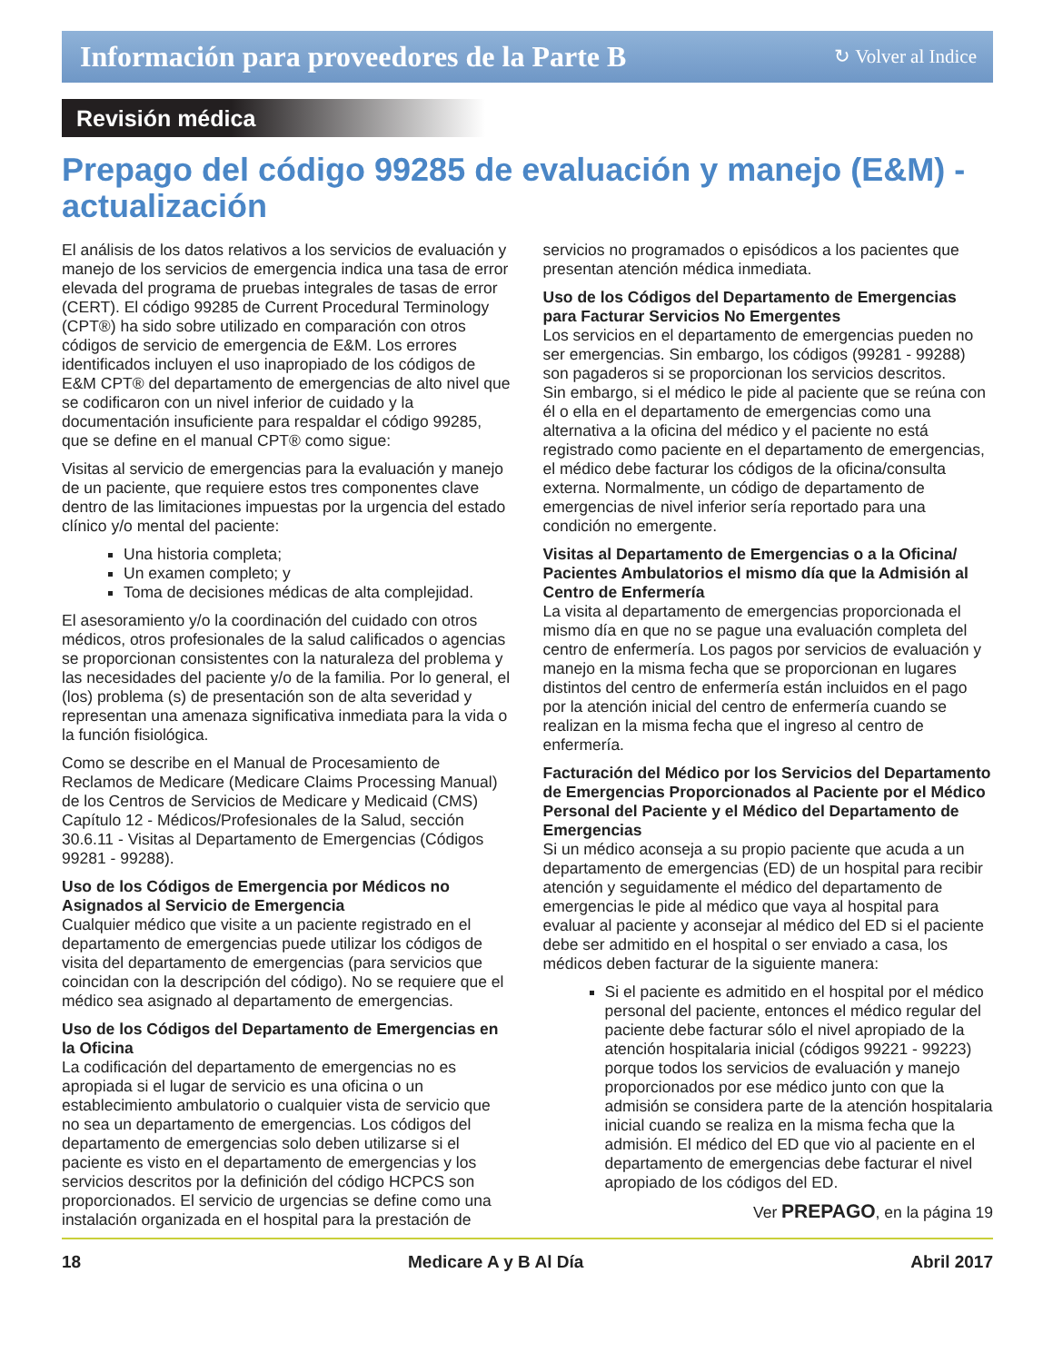Información para proveedores de la Parte B
↻ Volver al Indice
Revisión médica
Prepago del código 99285 de evaluación y manejo (E&M) - actualización
El análisis de los datos relativos a los servicios de evaluación y manejo de los servicios de emergencia indica una tasa de error elevada del programa de pruebas integrales de tasas de error (CERT). El código 99285 de Current Procedural Terminology (CPT®) ha sido sobre utilizado en comparación con otros códigos de servicio de emergencia de E&M. Los errores identificados incluyen el uso inapropiado de los códigos de E&M CPT® del departamento de emergencias de alto nivel que se codificaron con un nivel inferior de cuidado y la documentación insuficiente para respaldar el código 99285, que se define en el manual CPT® como sigue:
Visitas al servicio de emergencias para la evaluación y manejo de un paciente, que requiere estos tres componentes clave dentro de las limitaciones impuestas por la urgencia del estado clínico y/o mental del paciente:
Una historia completa;
Un examen completo; y
Toma de decisiones médicas de alta complejidad.
El asesoramiento y/o la coordinación del cuidado con otros médicos, otros profesionales de la salud calificados o agencias se proporcionan consistentes con la naturaleza del problema y las necesidades del paciente y/o de la familia. Por lo general, el (los) problema (s) de presentación son de alta severidad y representan una amenaza significativa inmediata para la vida o la función fisiológica.
Como se describe en el Manual de Procesamiento de Reclamos de Medicare (Medicare Claims Processing Manual) de los Centros de Servicios de Medicare y Medicaid (CMS) Capítulo 12 - Médicos/Profesionales de la Salud, sección 30.6.11 - Visitas al Departamento de Emergencias (Códigos 99281 - 99288).
Uso de los Códigos de Emergencia por Médicos no Asignados al Servicio de Emergencia
Cualquier médico que visite a un paciente registrado en el departamento de emergencias puede utilizar los códigos de visita del departamento de emergencias (para servicios que coincidan con la descripción del código). No se requiere que el médico sea asignado al departamento de emergencias.
Uso de los Códigos del Departamento de Emergencias en la Oficina
La codificación del departamento de emergencias no es apropiada si el lugar de servicio es una oficina o un establecimiento ambulatorio o cualquier vista de servicio que no sea un departamento de emergencias. Los códigos del departamento de emergencias solo deben utilizarse si el paciente es visto en el departamento de emergencias y los servicios descritos por la definición del código HCPCS son proporcionados. El servicio de urgencias se define como una instalación organizada en el hospital para la prestación de servicios no programados o episódicos a los pacientes que presentan atención médica inmediata.
Uso de los Códigos del Departamento de Emergencias para Facturar Servicios No Emergentes
Los servicios en el departamento de emergencias pueden no ser emergencias. Sin embargo, los códigos (99281 - 99288) son pagaderos si se proporcionan los servicios descritos.
Sin embargo, si el médico le pide al paciente que se reúna con él o ella en el departamento de emergencias como una alternativa a la oficina del médico y el paciente no está registrado como paciente en el departamento de emergencias, el médico debe facturar los códigos de la oficina/consulta externa. Normalmente, un código de departamento de emergencias de nivel inferior sería reportado para una condición no emergente.
Visitas al Departamento de Emergencias o a la Oficina/ Pacientes Ambulatorios el mismo día que la Admisión al Centro de Enfermería
La visita al departamento de emergencias proporcionada el mismo día en que no se pague una evaluación completa del centro de enfermería. Los pagos por servicios de evaluación y manejo en la misma fecha que se proporcionan en lugares distintos del centro de enfermería están incluidos en el pago por la atención inicial del centro de enfermería cuando se realizan en la misma fecha que el ingreso al centro de enfermería.
Facturación del Médico por los Servicios del Departamento de Emergencias Proporcionados al Paciente por el Médico Personal del Paciente y el Médico del Departamento de Emergencias
Si un médico aconseja a su propio paciente que acuda a un departamento de emergencias (ED) de un hospital para recibir atención y seguidamente el médico del departamento de emergencias le pide al médico que vaya al hospital para evaluar al paciente y aconsejar al médico del ED si el paciente debe ser admitido en el hospital o ser enviado a casa, los médicos deben facturar de la siguiente manera:
Si el paciente es admitido en el hospital por el médico personal del paciente, entonces el médico regular del paciente debe facturar sólo el nivel apropiado de la atención hospitalaria inicial (códigos 99221 - 99223) porque todos los servicios de evaluación y manejo proporcionados por ese médico junto con que la admisión se considera parte de la atención hospitalaria inicial cuando se realiza en la misma fecha que la admisión. El médico del ED que vio al paciente en el departamento de emergencias debe facturar el nivel apropiado de los códigos del ED.
Ver PREPAGO, en la página 19
18 Medicare A y B Al Día Abril 2017